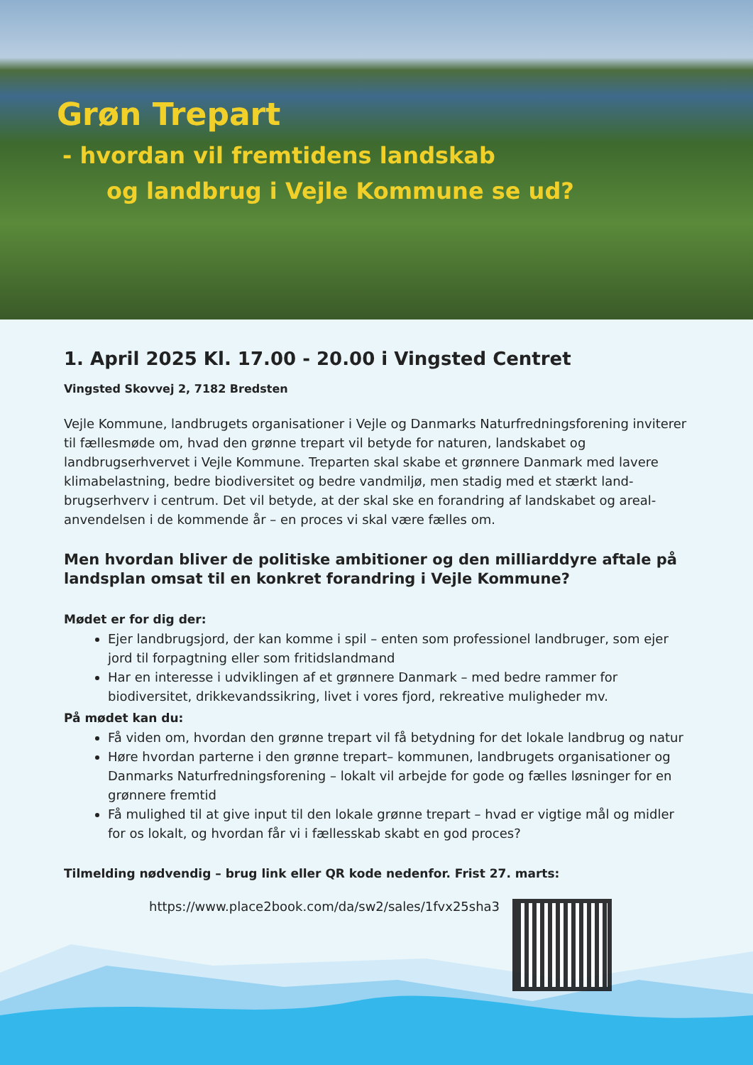Grøn Trepart
- hvordan vil fremtidens landskab
og landbrug i Vejle Kommune se ud?
1. April 2025 Kl. 17.00 - 20.00 i Vingsted Centret
Vingsted Skovvej 2, 7182 Bredsten
Vejle Kommune, landbrugets organisationer i Vejle og Danmarks Naturfredningsforening inviterer til fællesmøde om, hvad den grønne trepart vil betyde for naturen, landskabet og landbrugserhvervet i Vejle Kommune. Treparten skal skabe et grønnere Danmark med lavere klimabelastning, bedre biodiversitet og bedre vandmiljø, men stadig med et stærkt land-brugserhverv i centrum. Det vil betyde, at der skal ske en forandring af landskabet og areal-anvendelsen i de kommende år – en proces vi skal være fælles om.
Men hvordan bliver de politiske ambitioner og den milliarddyre aftale på landsplan omsat til en konkret forandring i Vejle Kommune?
Mødet er for dig der:
Ejer landbrugsjord, der kan komme i spil – enten som professionel landbruger, som ejer jord til forpagtning eller som fritidslandmand
Har en interesse i udviklingen af et grønnere Danmark – med bedre rammer for biodiversitet, drikkevandssikring, livet i vores fjord, rekreative muligheder mv.
På mødet kan du:
Få viden om, hvordan den grønne trepart vil få betydning for det lokale landbrug og natur
Høre hvordan parterne i den grønne trepart– kommunen, landbrugets organisationer og Danmarks Naturfredningsforening – lokalt vil arbejde for gode og fælles løsninger for en grønnere fremtid
Få mulighed til at give input til den lokale grønne trepart – hvad er vigtige mål og midler for os lokalt, og hvordan får vi i fællesskab skabt en god proces?
Tilmelding nødvendig – brug link eller QR kode nedenfor. Frist 27. marts:
https://www.place2book.com/da/sw2/sales/1fvx25sha3